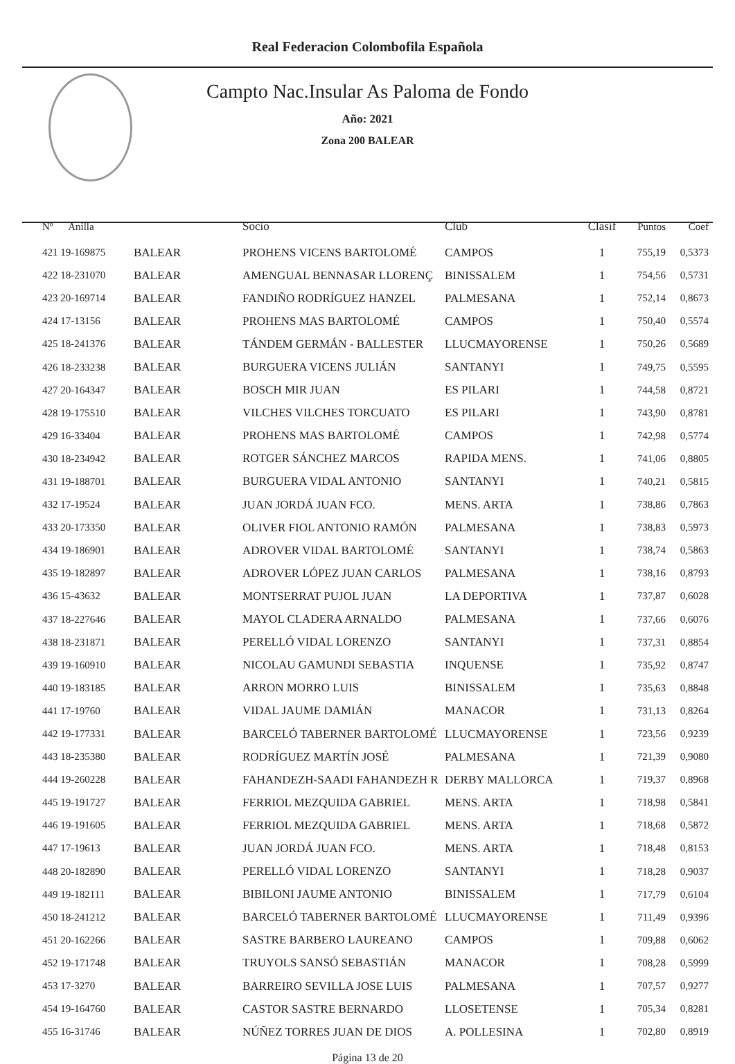Real Federacion Colombofila Española
Campto Nac.Insular As Paloma de Fondo
Año: 2021
Zona 200 BALEAR
| Nº Anilla | | Socio | Club | Clasif | Puntos | Coef |
| --- | --- | --- | --- | --- | --- | --- |
| 421 19-169875 | BALEAR | PROHENS VICENS BARTOLOMÉ | CAMPOS | 1 | 755,19 | 0,5373 |
| 422 18-231070 | BALEAR | AMENGUAL BENNASAR LLORENÇ | BINISSALEM | 1 | 754,56 | 0,5731 |
| 423 20-169714 | BALEAR | FANDIÑO RODRÍGUEZ HANZEL | PALMESANA | 1 | 752,14 | 0,8673 |
| 424 17-13156 | BALEAR | PROHENS MAS BARTOLOMÉ | CAMPOS | 1 | 750,40 | 0,5574 |
| 425 18-241376 | BALEAR | TÁNDEM GERMÁN - BALLESTER | LLUCMAYORENSE | 1 | 750,26 | 0,5689 |
| 426 18-233238 | BALEAR | BURGUERA VICENS JULIÁN | SANTANYI | 1 | 749,75 | 0,5595 |
| 427 20-164347 | BALEAR | BOSCH MIR JUAN | ES PILARI | 1 | 744,58 | 0,8721 |
| 428 19-175510 | BALEAR | VILCHES VILCHES TORCUATO | ES PILARI | 1 | 743,90 | 0,8781 |
| 429 16-33404 | BALEAR | PROHENS MAS BARTOLOMÉ | CAMPOS | 1 | 742,98 | 0,5774 |
| 430 18-234942 | BALEAR | ROTGER SÁNCHEZ MARCOS | RAPIDA MENS. | 1 | 741,06 | 0,8805 |
| 431 19-188701 | BALEAR | BURGUERA VIDAL ANTONIO | SANTANYI | 1 | 740,21 | 0,5815 |
| 432 17-19524 | BALEAR | JUAN JORDÁ JUAN FCO. | MENS. ARTA | 1 | 738,86 | 0,7863 |
| 433 20-173350 | BALEAR | OLIVER FIOL ANTONIO RAMÓN | PALMESANA | 1 | 738,83 | 0,5973 |
| 434 19-186901 | BALEAR | ADROVER VIDAL BARTOLOMÉ | SANTANYI | 1 | 738,74 | 0,5863 |
| 435 19-182897 | BALEAR | ADROVER LÓPEZ JUAN CARLOS | PALMESANA | 1 | 738,16 | 0,8793 |
| 436 15-43632 | BALEAR | MONTSERRAT PUJOL JUAN | LA DEPORTIVA | 1 | 737,87 | 0,6028 |
| 437 18-227646 | BALEAR | MAYOL CLADERA ARNALDO | PALMESANA | 1 | 737,66 | 0,6076 |
| 438 18-231871 | BALEAR | PERELLÓ VIDAL LORENZO | SANTANYI | 1 | 737,31 | 0,8854 |
| 439 19-160910 | BALEAR | NICOLAU GAMUNDI SEBASTIA | INQUENSE | 1 | 735,92 | 0,8747 |
| 440 19-183185 | BALEAR | ARRON MORRO LUIS | BINISSALEM | 1 | 735,63 | 0,8848 |
| 441 17-19760 | BALEAR | VIDAL JAUME DAMIÁN | MANACOR | 1 | 731,13 | 0,8264 |
| 442 19-177331 | BALEAR | BARCELÓ TABERNER BARTOLOMÉ | LLUCMAYORENSE | 1 | 723,56 | 0,9239 |
| 443 18-235380 | BALEAR | RODRÍGUEZ MARTÍN JOSÉ | PALMESANA | 1 | 721,39 | 0,9080 |
| 444 19-260228 | BALEAR | FAHANDEZH-SAADI FAHANDEZH R | DERBY MALLORCA | 1 | 719,37 | 0,8968 |
| 445 19-191727 | BALEAR | FERRIOL MEZQUIDA GABRIEL | MENS. ARTA | 1 | 718,98 | 0,5841 |
| 446 19-191605 | BALEAR | FERRIOL MEZQUIDA GABRIEL | MENS. ARTA | 1 | 718,68 | 0,5872 |
| 447 17-19613 | BALEAR | JUAN JORDÁ JUAN FCO. | MENS. ARTA | 1 | 718,48 | 0,8153 |
| 448 20-182890 | BALEAR | PERELLÓ VIDAL LORENZO | SANTANYI | 1 | 718,28 | 0,9037 |
| 449 19-182111 | BALEAR | BIBILONI JAUME ANTONIO | BINISSALEM | 1 | 717,79 | 0,6104 |
| 450 18-241212 | BALEAR | BARCELÓ TABERNER BARTOLOMÉ | LLUCMAYORENSE | 1 | 711,49 | 0,9396 |
| 451 20-162266 | BALEAR | SASTRE BARBERO LAUREANO | CAMPOS | 1 | 709,88 | 0,6062 |
| 452 19-171748 | BALEAR | TRUYOLS SANSÓ SEBASTIÁN | MANACOR | 1 | 708,28 | 0,5999 |
| 453 17-3270 | BALEAR | BARREIRO SEVILLA JOSE LUIS | PALMESANA | 1 | 707,57 | 0,9277 |
| 454 19-164760 | BALEAR | CASTOR SASTRE BERNARDO | LLOSETENSE | 1 | 705,34 | 0,8281 |
| 455 16-31746 | BALEAR | NÚÑEZ TORRES JUAN DE DIOS | A. POLLESINA | 1 | 702,80 | 0,8919 |
Página 13 de 20